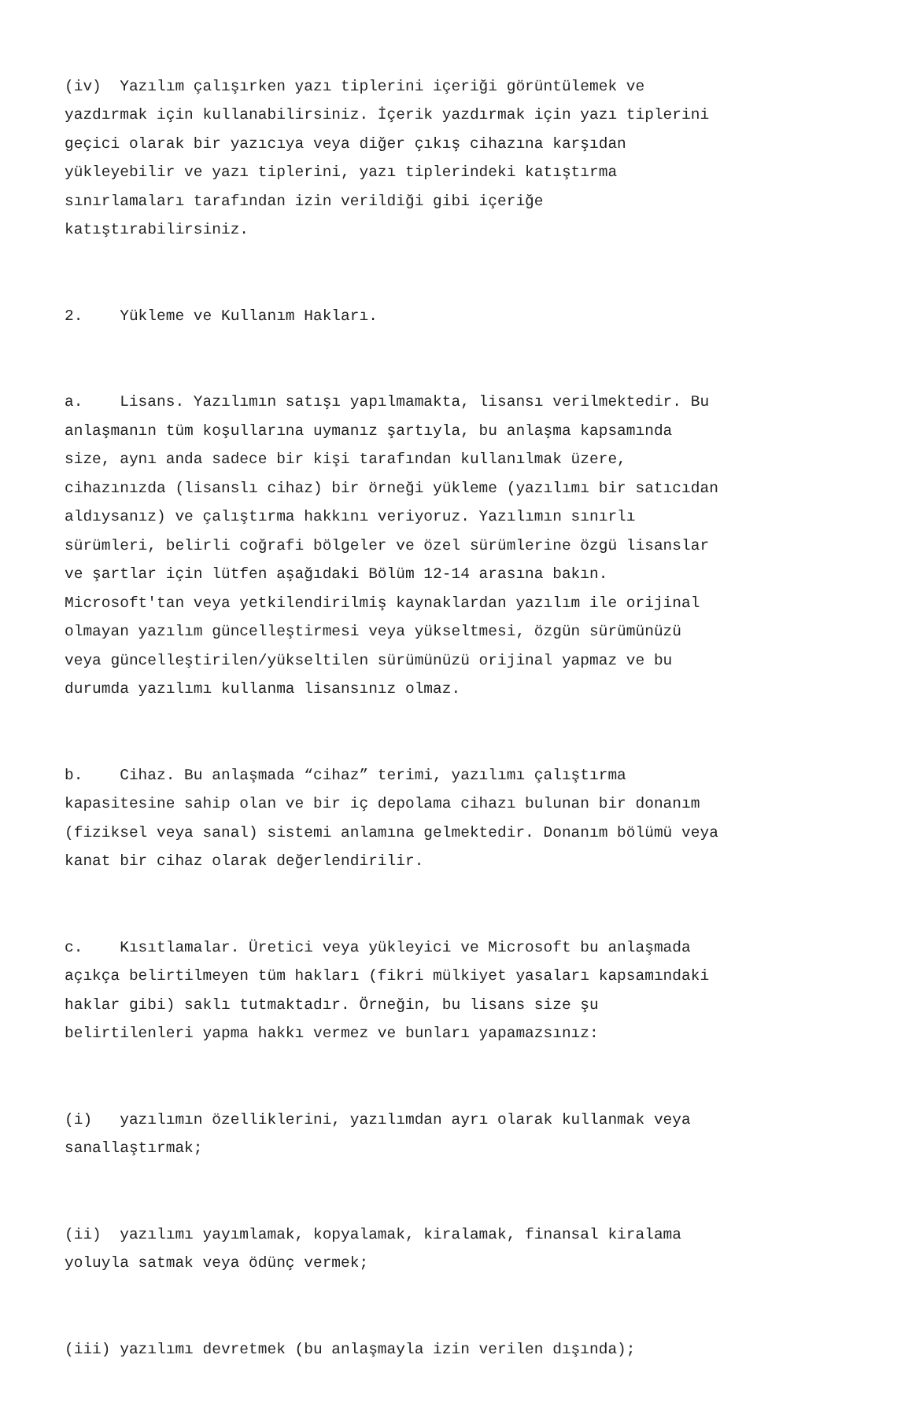(iv) Yazılım çalışırken yazı tiplerini içeriği görüntülemek ve yazdırmak için kullanabilirsiniz. İçerik yazdırmak için yazı tiplerini geçici olarak bir yazıcıya veya diğer çıkış cihazına karşıdan yükleyebilir ve yazı tiplerini, yazı tiplerindeki katıştırma sınırlamaları tarafından izin verildiği gibi içeriğe katıştırabilirsiniz.
2. Yükleme ve Kullanım Hakları.
a. Lisans. Yazılımın satışı yapılmamakta, lisansı verilmektedir. Bu anlaşmanın tüm koşullarına uymanız şartıyla, bu anlaşma kapsamında size, aynı anda sadece bir kişi tarafından kullanılmak üzere, cihazınızda (lisanslı cihaz) bir örneği yükleme (yazılımı bir satıcıdan aldıysanız) ve çalıştırma hakkını veriyoruz. Yazılımın sınırlı sürümleri, belirli coğrafi bölgeler ve özel sürümlerine özgü lisanslar ve şartlar için lütfen aşağıdaki Bölüm 12-14 arasına bakın. Microsoft'tan veya yetkilendirilmiş kaynaklardan yazılım ile orijinal olmayan yazılım güncelleştirmesi veya yükseltmesi, özgün sürümünüzü veya güncelleştirilen/yükseltilen sürümünüzü orijinal yapmaz ve bu durumda yazılımı kullanma lisansınız olmaz.
b. Cihaz. Bu anlaşmada “cihaz” terimi, yazılımı çalıştırma kapasitesine sahip olan ve bir iç depolama cihazı bulunan bir donanım (fiziksel veya sanal) sistemi anlamına gelmektedir. Donanım bölümü veya kanat bir cihaz olarak değerlendirilir.
c. Kısıtlamalar. Üretici veya yükleyici ve Microsoft bu anlaşmada açıkça belirtilmeyen tüm hakları (fikri mülkiyet yasaları kapsamındaki haklar gibi) saklı tutmaktadır. Örneğin, bu lisans size şu belirtilenleri yapma hakkı vermez ve bunları yapamazsınız:
(i) yazılımın özelliklerini, yazılımdan ayrı olarak kullanmak veya sanallaştırmak;
(ii) yazılımı yayımlamak, kopyalamak, kiralamak, finansal kiralama yoluyla satmak veya ödünç vermek;
(iii) yazılımı devretmek (bu anlaşmayla izin verilen dışında);